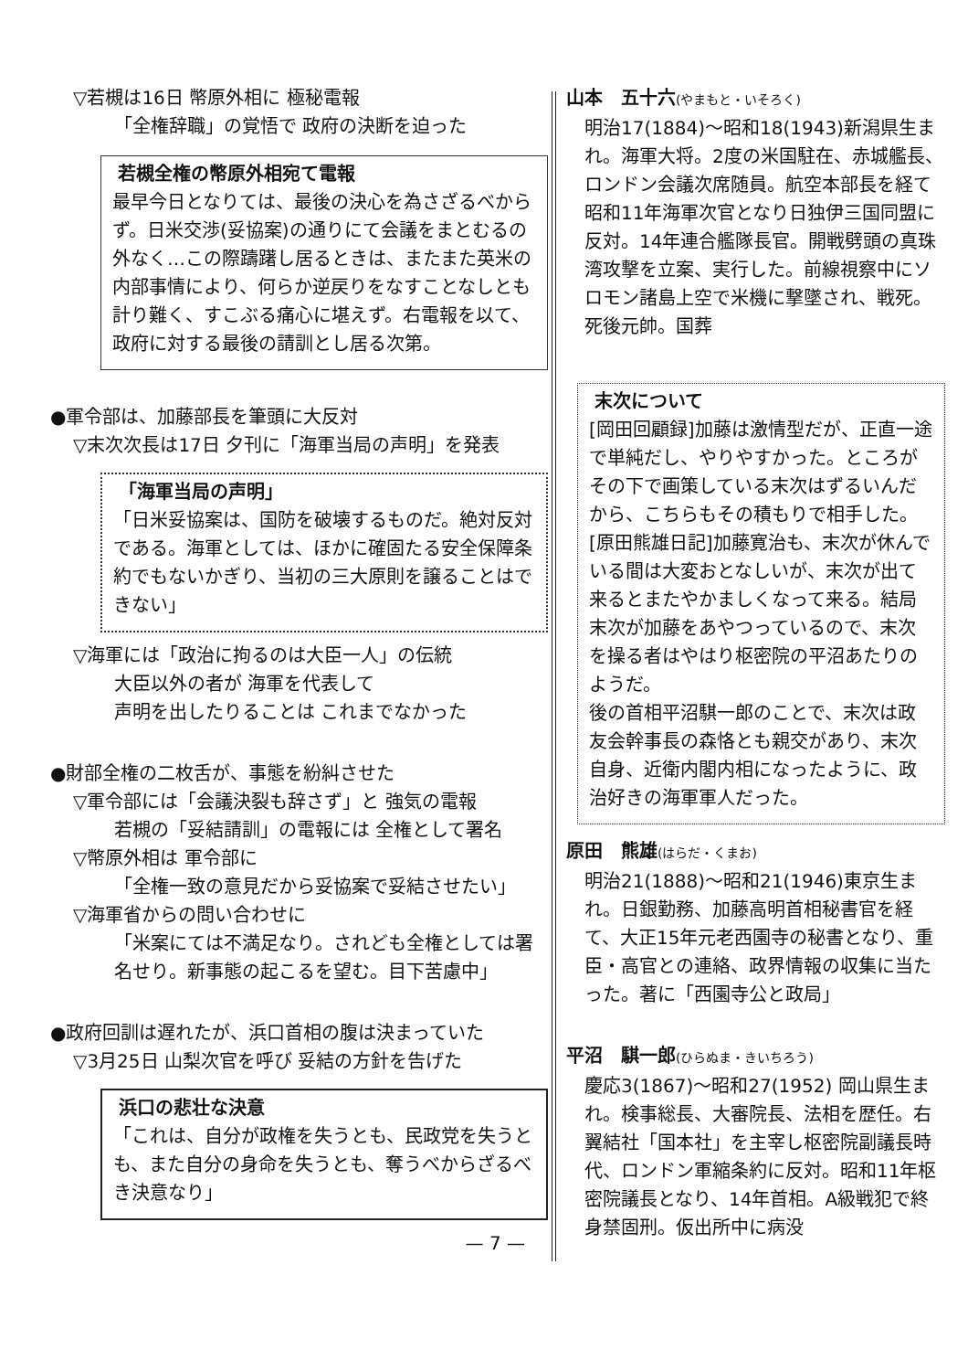▽若槻は16日 幣原外相に 極秘電報
「全権辞職」の覚悟で 政府の決断を迫った
若槻全権の幣原外相宛て電報
最早今日となりては、最後の決心を為さざるべからず。日米交渉(妥協案)の通りにて会議をまとむるの外なく…この際躊躇し居るときは、またまた英米の内部事情により、何らか逆戻りをなすことなしとも計り難く、すこぶる痛心に堪えず。右電報を以て、政府に対する最後の請訓とし居る次第。
●軍令部は、加藤部長を筆頭に大反対
▽末次次長は17日 夕刊に「海軍当局の声明」を発表
「海軍当局の声明」
「日米妥協案は、国防を破壊するものだ。絶対反対である。海軍としては、ほかに確固たる安全保障条約でもないかぎり、当初の三大原則を譲ることはできない」
▽海軍には「政治に拘るのは大臣一人」の伝統
大臣以外の者が 海軍を代表して
声明を出したりることは これまでなかった
●財部全権の二枚舌が、事態を紛糾させた
▽軍令部には「会議決裂も辞さず」と 強気の電報
若槻の「妥結請訓」の電報には 全権として署名
▽幣原外相は 軍令部に
「全権一致の意見だから妥協案で妥結させたい」
▽海軍省からの問い合わせに
「米案にては不満足なり。されども全権としては署名せり。新事態の起こるを望む。目下苦慮中」
●政府回訓は遅れたが、浜口首相の腹は決まっていた
▽3月25日 山梨次官を呼び 妥結の方針を告げた
浜口の悲壮な決意
「これは、自分が政権を失うとも、民政党を失うとも、また自分の身命を失うとも、奪うべからざるべき決意なり」
— 7 —
山本　五十六(やまもと・いそろく)
明治17(1884)～昭和18(1943)新潟県生まれ。海軍大将。2度の米国駐在、赤城艦長、ロンドン会議次席随員。航空本部長を経て昭和11年海軍次官となり日独伊三国同盟に反対。14年連合艦隊長官。開戦劈頭の真珠湾攻撃を立案、実行した。前線視察中にソロモン諸島上空で米機に撃墜され、戦死。死後元帥。国葬
末次について
[岡田回顧録]加藤は激情型だが、正直一途で単純だし、やりやすかった。ところがその下で画策している末次はずるいんだから、こちらもその積もりで相手した。
[原田熊雄日記]加藤寛治も、末次が休んでいる間は大変おとなしいが、末次が出て来るとまたやかましくなって来る。結局末次が加藤をあやつっているので、末次を操る者はやはり枢密院の平沼あたりのようだ。
後の首相平沼騏一郎のことで、末次は政友会幹事長の森恪とも親交があり、末次自身、近衛内閣内相になったように、政治好きの海軍軍人だった。
原田　熊雄(はらだ・くまお)
明治21(1888)～昭和21(1946)東京生まれ。日銀勤務、加藤高明首相秘書官を経て、大正15年元老西園寺の秘書となり、重臣・高官との連絡、政界情報の収集に当たった。著に「西園寺公と政局」
平沼　騏一郎(ひらぬま・きいちろう)
慶応3(1867)～昭和27(1952) 岡山県生まれ。検事総長、大審院長、法相を歴任。右翼結社「国本社」を主宰し枢密院副議長時代、ロンドン軍縮条約に反対。昭和11年枢密院議長となり、14年首相。A級戦犯で終身禁固刑。仮出所中に病没